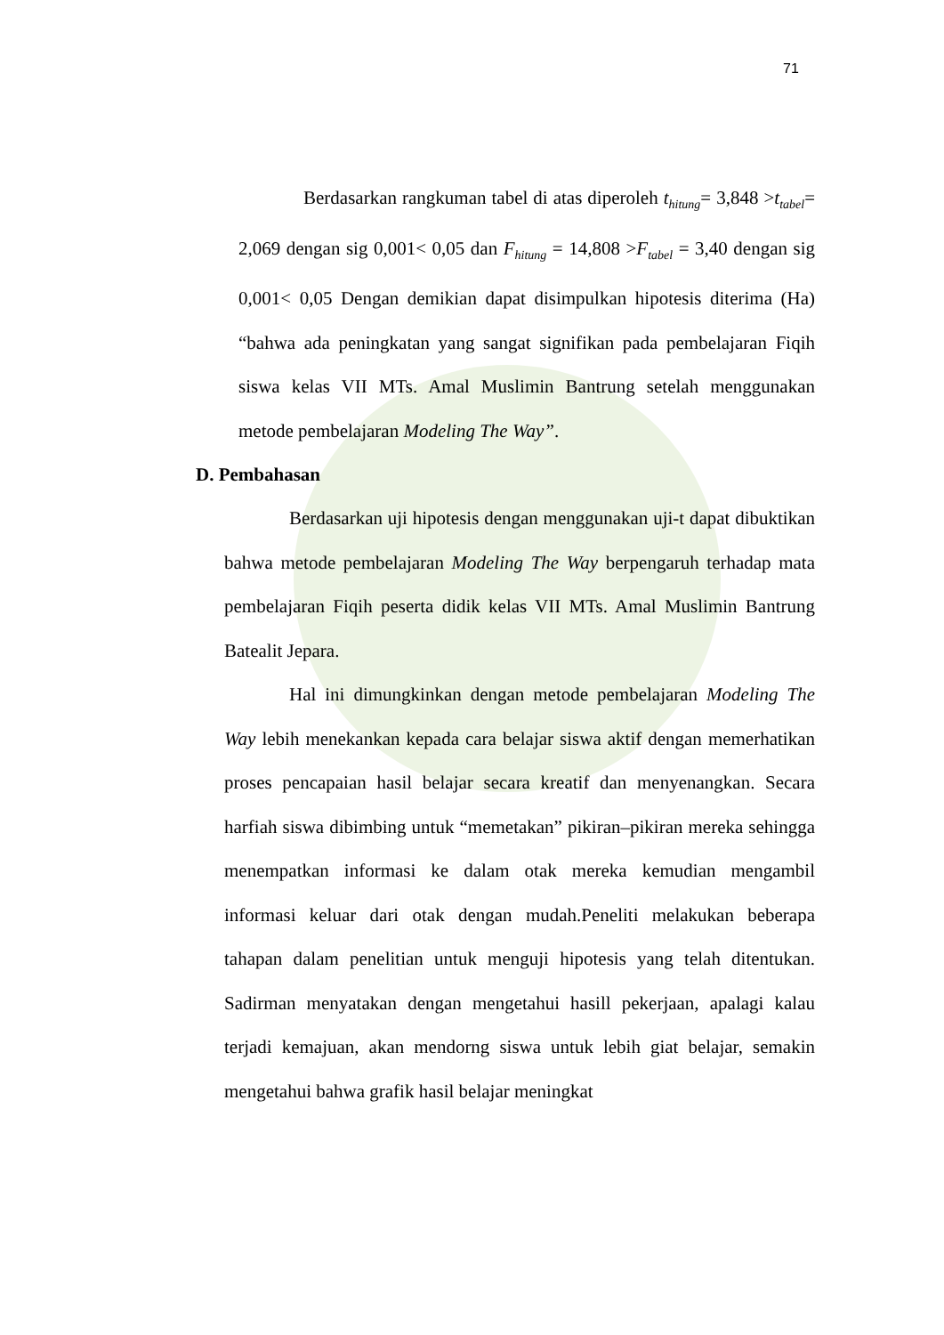71
Berdasarkan rangkuman tabel di atas diperoleh t<sub>hitung</sub>= 3,848 >t<sub>tabel</sub>= 2,069 dengan sig 0,001< 0,05 dan F<sub>hitung</sub> = 14,808 >F<sub>tabel</sub> = 3,40 dengan sig 0,001< 0,05 Dengan demikian dapat disimpulkan hipotesis diterima (Ha) “bahwa ada peningkatan yang sangat signifikan pada pembelajaran Fiqih siswa kelas VII MTs. Amal Muslimin Bantrung setelah menggunakan metode pembelajaran Modeling The Way”.
D. Pembahasan
Berdasarkan uji hipotesis dengan menggunakan uji-t dapat dibuktikan bahwa metode pembelajaran Modeling The Way berpengaruh terhadap mata pembelajaran Fiqih peserta didik kelas VII MTs. Amal Muslimin Bantrung Batealit Jepara.
Hal ini dimungkinkan dengan metode pembelajaran Modeling The Way lebih menekankan kepada cara belajar siswa aktif dengan memerhatikan proses pencapaian hasil belajar secara kreatif dan menyenangkan. Secara harfiah siswa dibimbing untuk “memetakan” pikiran–pikiran mereka sehingga menempatkan informasi ke dalam otak mereka kemudian mengambil informasi keluar dari otak dengan mudah.Peneliti melakukan beberapa tahapan dalam penelitian untuk menguji hipotesis yang telah ditentukan. Sadirman menyatakan dengan mengetahui hasill pekerjaan, apalagi kalau terjadi kemajuan, akan mendorng siswa untuk lebih giat belajar, semakin mengetahui bahwa grafik hasil belajar meningkat